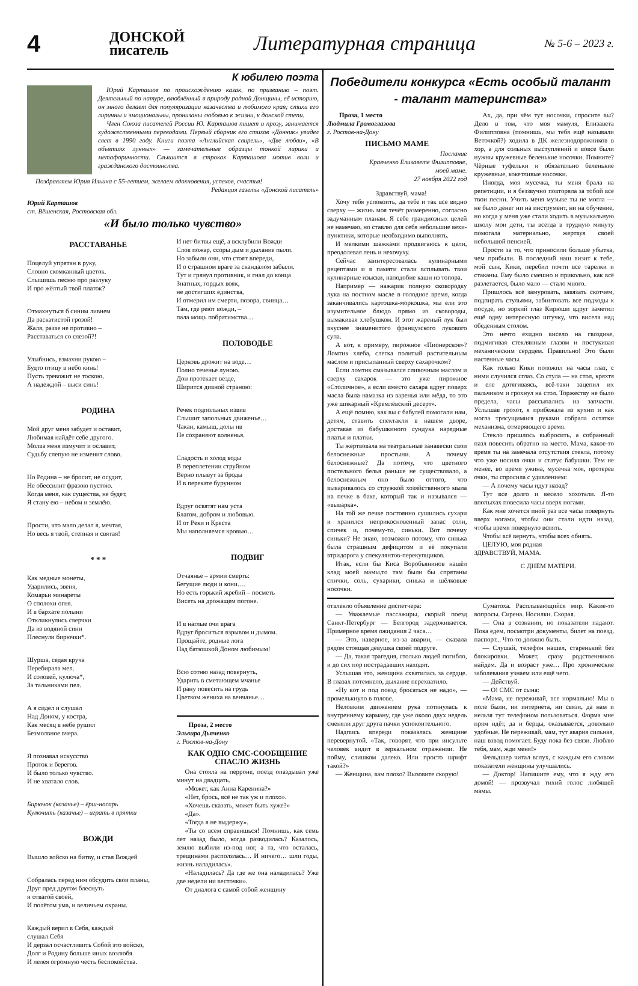4 ДОНСКОЙ
писатель Литературная страница № 5-6 – 2023 г.
К юбилею поэта
Юрий Карташов по происхождению казак, по призванию – поэт. Деятельный по натуре, влюблённый в природу родной Донщины, её историю, он много делает для популяризации казачества и любимого края; стихи его лиричны и эмоциональны, пронизаны любовью к жизни, к донской степи.
Член Союза писателей России Ю. Карташов пишет и прозу, занимается художественными переводами. Первый сборник его стихов «Донник» увидел свет в 1990 году. Книги поэта «Английская свирель», «Две любви», «В объятиях лунных» — замечательные образцы тонкой лирики и метафоричности. Слышится в строках Карташова мотив воли и гражданского достоинства.
Поздравляем Юрия Ильича с 55-летием, желаем вдохновения, успехов, счастья!
Редакция газеты «Донской писатель»
Юрий Карташов
ст. Вёшенская, Ростовская обл.
«И было только чувство»
РАССТАВАНЬЕ
Поцелуй упрятан в руку, Словно скомканный цветок. Слышишь песню про разлуку И про жёлтый твой платок?
Отмахнуться б синим ливнем Да раскатистой грозой! Жаля, разве не противно – Расставаться со слезой?!
Улыбнись, взмахни рукою – Будто птицу в небо кинь! Пусть тревожит не тоскою, А надеждой – выси синь!
РОДИНА
Мой друг меня забудет и оставит, Любимая найдёт себе другого. Молва меня измучит и ославит, Судьбу слепую не изменит слово.
Но Родина – не бросит, не осудит, Не обессилит фразою пустою. Когда меня, как существа, не будет, Я стану ею – небом и землёю.
Прости, что мало делал я, мечтая, Но весь я твой, степная и святая!
* * *
Как медные монеты, Ударились, звеня, Комарьи минареты О сполохи огня. И в бархате полыни Откликнулись сверчки Да из водяной сини Плеснули бирючки*.
Шурша, седая круча Перебирала мел. И соловей, кулюча*, За тальниками пел.
А я сидел и слушал Над Доном, у костра, Как месяц в небе рушил Безмолвное вчера.
Я познавал искусство Проток и берегов. И было только чувство. И не хватало слов.
Бирючок (казачье) – ёрш-носарь Кулючить (казачье) – играть в прятки
ВОЖДИ
Вышло войско на битву, и стая Вождей
Собралась перед ним обсудить свои планы, Друг пред другом блеснуть и отвагой своей, И полётом ума, и величьем охраны.
Каждый верил в Себя, каждый слушал Себя И дерзал осчастливить Собой это войско, Долг и Родину больше иных возлюбя И лелея огромную честь беспокойства.
И нет битвы ещё, а всклубили Вожди Слов пожар, ссоры дым и дыхание пыли. Но забыли они, что стоят впереди, И о страшном враге за скандалом забыли. Тут и грянул противник, и гнал до конца Знатных, гордых вояк, не достигших единства, И отмерил им смерти, позора, свинца… Там, где реют вожди, – пала мощь побратимства…
ПОЛОВОДЬЕ
Церковь дрожит на воде… Полно теченье луною. Дон протекает везде, Ширится дивной страною:
Речек подпольных извив Слышит запольных движенье… Чакан, камыш, долы ив Не сохраняют волненья.
Сладость и холод воды В переплетении струйном Верно плывут за броды И в перекате бурунном
Вдруг освятят нам уста Благом, добром и любовью. И от Реки и Креста Мы наполняемся кровью…
ПОДВИГ
Отчаянье – армии смерть: Бегущие люди и кони…. Но есть горький жребий – посметь Висеть на дрожащем погоне.
И в наглые очи врага Вдруг броситься взрывом и дымом. Прощайте, родные лога Над батюшкой Доном любимым!
Всю сотню назад повернуть, Ударить в сметающем мчанье И рану повесить на грудь Цветком жениха на венчанье…
Проза, 2 место
Эльвира Дьяченко
г. Ростов-на-Дону
КАК ОДНО СМС-СООБЩЕНИЕ СПАСЛО ЖИЗНЬ
Она стояла на перроне, поезд опаздывал уже минут на двадцать.
«Может, как Анна Каренина?»
«Нет, брось, всё не так уж и плохо».
«Хочешь сказать, может быть хуже?»
«Да».
«Тогда я не выдержу».
«Ты со всем справишься! Помнишь, как семь лет назад было, когда разводилась? Казалось, землю выбили из-под ног, а та, что осталась, трещинами расползлась… И ничего… шли годы, жизнь наладилась».
«Наладилась? Да где же она наладилась? Уже две недели ни весточки».
От диалога с самой собой женщину
Победители конкурса «Есть особый талант - талант материнства»
Проза, 1 место
Людмила Громоглазова
г. Ростов-на-Дону
ПИСЬМО МАМЕ
Послание
Кравченко Елизавете Филипповне,
моей маме.
27 ноября 2022 год
Здравствуй, мама!
Хочу тебя успокоить, да тебе и так все видно сверху — жизнь моя течёт размеренно, согласно задуманным планам. Я себе грандиозных целей не намечаю, но ставлю для себя небольшие вехи-пунктики, которые необходимо выполнять.
И мелкими шажками продвигаюсь к цели, преодолевая лень и нехочуху.
Сейчас заинтересовалась кулинарными рецептами и в памяти стали всплывать твои кулинарные изыски, наподобие каши из топора.
Например — нажарив полную сковородку лука на постном масле в голодное время, когда заканчивались картошка-моркошка, мы ели это изумительное блюдо прямо из сковороды, вымакивая хлебушком. И этот жареный лук был вкуснее знаменитого французского лукового супа.
А вот, к примеру, пирожное «Пионерское»? Ломтик хлеба, слегка политый растительным маслом и присыпанный сверху сахарочком?
Если ломтик смазывался сливочным маслом и сверху сахарок — это уже пирожное «Столичное», а если вместо сахара вдруг поверх масла была намазка из варенья или мёда, то это уже шикарный «Кремлёвский десерт».
А ещё помню, как вы с бабулей помогали нам, детям, ставить спектакли в нашем дворе, доставая из бабушкиного сундука нарядные платья и платки.
Ты жертвовала на театральные занавески свои белоснежные простыни. А почему белоснежные? Да потому, что цветного постельного белья раньше не существовало, а белоснежным оно было оттого, что вываривалось со стружкой хозяйственного мыла на печке в баке, который так и назывался — «выварка».
На той же печке постоянно сушились сухари и хранился неприкосновенный запас соли, спичек и, почему-то, синьки. Вот почему синьки? Не знаю, возможно потому, что синька была страшным дефицитом и её покупали втридорога у спекулянтов-перекупщиков.
Итак, если бы Киса Воробьянинов нашёл клад моей мамы,то там были бы спрятаны спички, соль, сухарики, синька и шёлковые носочки.
Ах, да, при чём тут носочки, спросите вы? Дело в том, что моя мамуля, Елизавета Филипповна (помнишь, мы тебя ещё называли Веточкой?) ходила в ДК железнодорожников в хор, а для сольных выступлений и вовсе были нужны кружевные беленькие носочки. Помните? Чёрные туфельки и обязательно беленькие кружевные, кокетливые носочки.
Иногда, моя мусечка, ты меня брала на репетиции, и я беззвучно повторяла за тобой все твои песни. Учить меня музыке ты не могла — не было денег ни на инструмент, ни на обучение, но когда у меня уже стали ходить в музыкальную школу мои дети, ты всегда в трудную минуту помогала материально, жертвуя своей небольшой пенсией.
Прости за то, что приносили больше убытка, чем прибыли. В последний наш визит к тебе, мой сын, Кики, перебил почти все тарелки и стаканы. Ему было смешно и прикольно, как всё разлетается, было мало — стало много.
Пришлось всё замуровать, завязать скотчем, подпирать стульями, забинтовать все подходы к посуде, но зоркий глаз Кирюши вдруг заметил ещё одну интересную штучку, что висела над обеденным столом.
Это нечто ехидно висело на гвоздике, подмигивая стеклянным глазом и постукивая механическим сердцем. Правильно! Это были настенные часы.
Как только Кики положил на часы глаз, с ними случился сглаз. Со стула — на стол, кряхтя и еле дотягиваясь, всё-таки зацепил их пальчиком и грохнул на стол. Торжеству не было предела, часы рассыпались на запчасти. Услышав грохот, я прибежала из кухни и как могла трясущимися руками собрала остатки механизма, отмеряющего время.
Стекло пришлось выбросить, а собранный пазл повесить обратно на место. Мама, какое-то время ты на замечала отсутствия стекла, потому что уже носила очки и статус бабушки. Тем не менее, во время ужина, мусечка моя, протерев очки, ты спросила с удивлением:
— А почему часы идут назад?
Тут все долго и весело хохотали. Я-то впопыхах повесила часы вверх ногами.
Как мне хочется иной раз все часы повернуть вверх ногами, чтобы они стали идти назад, чтобы время повернуло вспять.
Чтобы всё вернуть, чтобы всех обнять.
ЦЕЛУЮ, моя родная
ЗДРАВСТВУЙ, МАМА.
С ДНЁМ МАТЕРИ.
отвлекло объявление диспетчера:
— Уважаемые пассажиры, скорый поезд Санкт-Петербург — Белгород задерживается. Примерное время ожидания 2 часа…
— Это, наверное, из-за аварии, — сказала рядом стоящая девушка своей подруге.
— Да, такая трагедия, столько людей погибло, и до сих пор пострадавших находят.
Услышав это, женщина схватилась за сердце. В глазах потемнело, дыхание перехватило.
«Ну вот и под поезд бросаться не надо», — промелькнуло в голове.
Неловким движением рука потянулась к внутреннему карману, где уже около двух недель сменяли друг друга пачки успокоительного.
Надпись впереди показалась женщине перевернутой. «Так, говорят, что при инсульте человек видит в зеркальном отражении. Не пойму, слишком далеко. Или просто шрифт такой?»
— Женщина, вам плохо? Вызовите скорую!
Суматоха. Расплывающийся мир. Какие-то вопросы. Сирена. Носилки. Скорая.
— Она в сознании, но показатели падают. Пока едем, посмотри документы, билет на поезд, паспорт... Что-то должно быть.
— Слушай, телефон нашел, старенький без блокировки. Может, сразу родственников найдем. Да и возраст уже… Про хронические заболевания узнаем или ещё чего.
— Действуй.
— О! СМС от сына:
«Мама, не переживай, все нормально! Мы в поле были, ни интернета, ни связи, да нам и нельзя тут телефоном пользоваться. Форма мне прям идёт, да и берцы, оказывается, довольно удобные. Не переживай, мам, тут авария сильная, наш взвод помогает. Буду пока без связи. Люблю тебя, мам, жди меня!»
Фельдшер читал вслух, с каждым его словом показатели женщины улучшались.
— Доктор! Напишите ему, что я жду его домой! — прозвучал тихий голос любящей мамы.